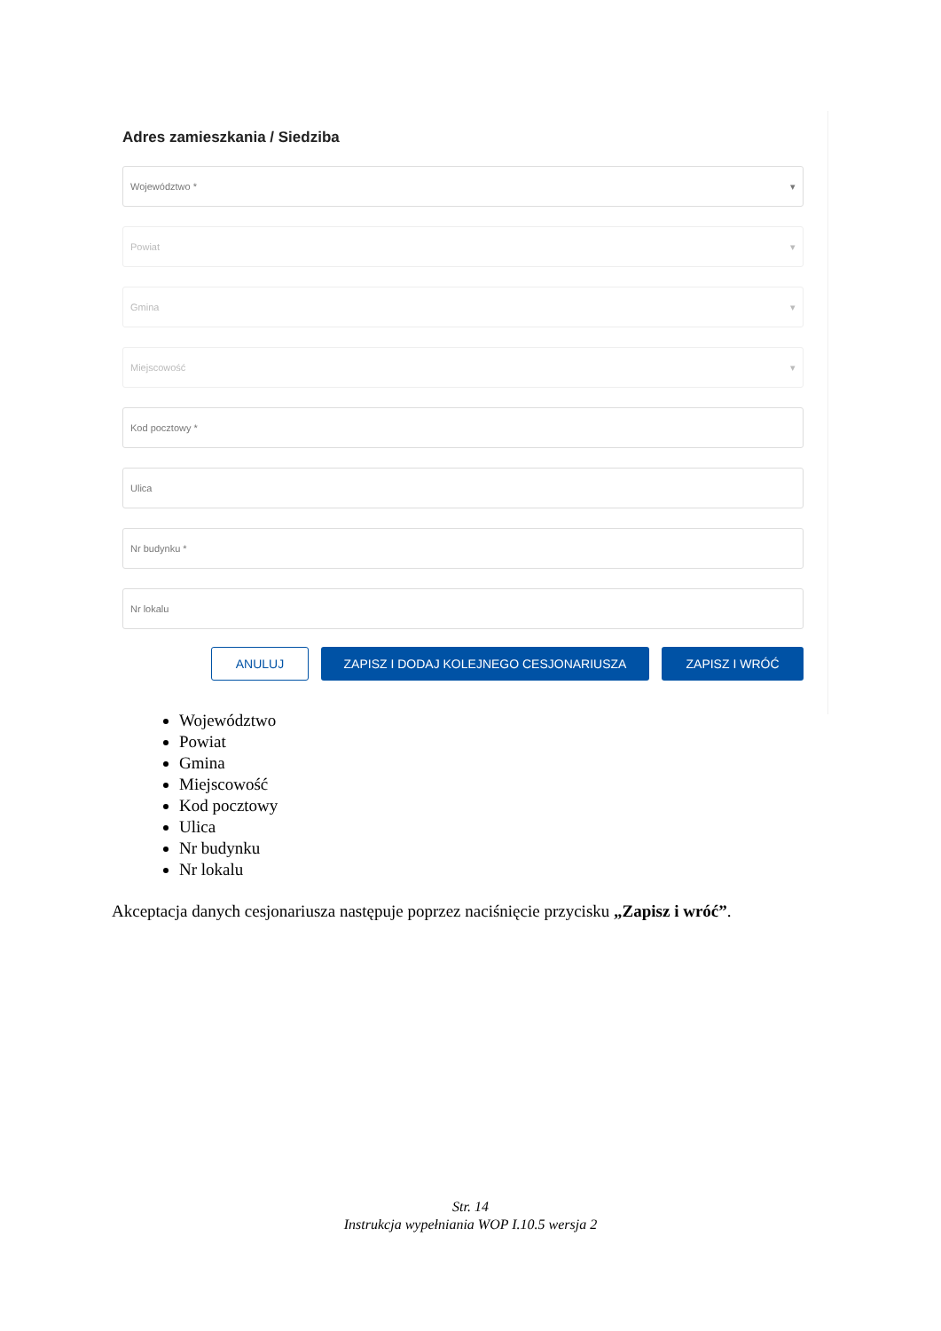Adres zamieszkania / Siedziba
Województwo * ▾
Powiat ▾
Gmina ▾
Miejscowość ▾
Kod pocztowy *
Ulica
Nr budynku *
Nr lokalu
ANULUJ ZAPISZ I DODAJ KOLEJNEGO CESJONARIUSZA ZAPISZ I WRÓĆ
Województwo
Powiat
Gmina
Miejscowość
Kod pocztowy
Ulica
Nr budynku
Nr lokalu
Akceptacja danych cesjonariusza następuje poprzez naciśnięcie przycisku „Zapisz i wróć”.
Str. 14
Instrukcja wypełniania WOP I.10.5 wersja 2